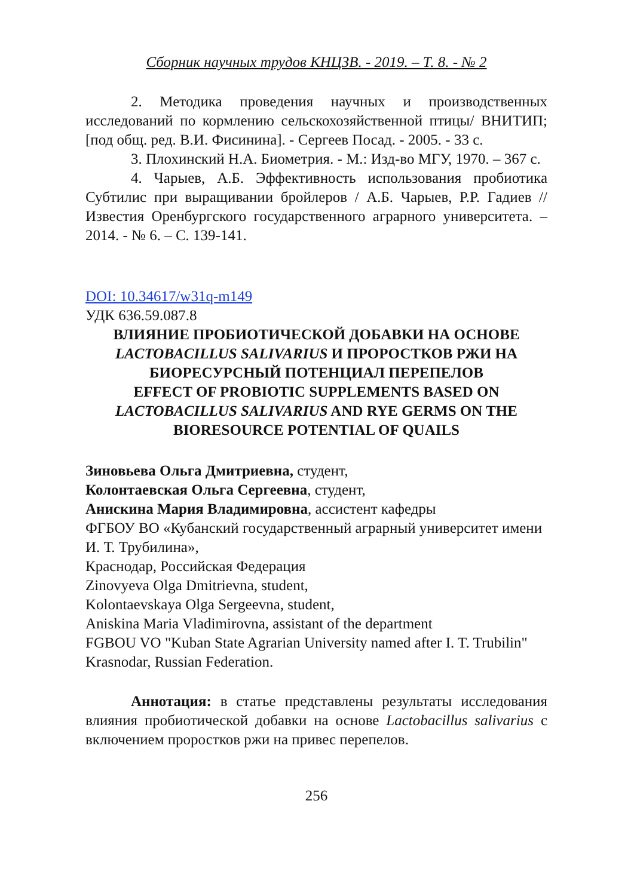Сборник научных трудов КНЦЗВ. - 2019. – Т. 8. - № 2
2. Методика проведения научных и производственных исследований по кормлению сельскохозяйственной птицы/ ВНИТИП; [под общ. ред. В.И. Фисинина]. - Сергеев Посад. - 2005. - 33 с.
3. Плохинский Н.А. Биометрия. - М.: Изд-во МГУ, 1970. – 367 с.
4. Чарыев, А.Б. Эффективность использования пробиотика Субтилис при выращивании бройлеров / А.Б. Чарыев, Р.Р. Гадиев // Известия Оренбургского государственного аграрного университета. – 2014. - № 6. – С. 139-141.
DOI: 10.34617/w31q-m149
УДК 636.59.087.8
ВЛИЯНИЕ ПРОБИОТИЧЕСКОЙ ДОБАВКИ НА ОСНОВЕ LACTOBACILLUS SALIVARIUS И ПРОРОСТКОВ РЖИ НА БИОРЕСУРСНЫЙ ПОТЕНЦИАЛ ПЕРЕПЕЛОВ
EFFECT OF PROBIOTIC SUPPLEMENTS BASED ON LACTOBACILLUS SALIVARIUS AND RYE GERMS ON THE BIORESOURCE POTENTIAL OF QUAILS
Зиновьева Ольга Дмитриевна, студент,
Колонтаевская Ольга Сергеевна, студент,
Анискина Мария Владимировна, ассистент кафедры
ФГБОУ ВО «Кубанский государственный аграрный университет имени И. Т. Трубилина»,
Краснодар, Российская Федерация
Zinovyeva Olga Dmitrievna, student,
Kolontaevskaya Olga Sergeevna, student,
Aniskina Maria Vladimirovna, assistant of the department
FGBOU VO "Kuban State Agrarian University named after I. T. Trubilin" Krasnodar, Russian Federation.
Аннотация: в статье представлены результаты исследования влияния пробиотической добавки на основе Lactobacillus salivarius с включением проростков ржи на привес перепелов.
256